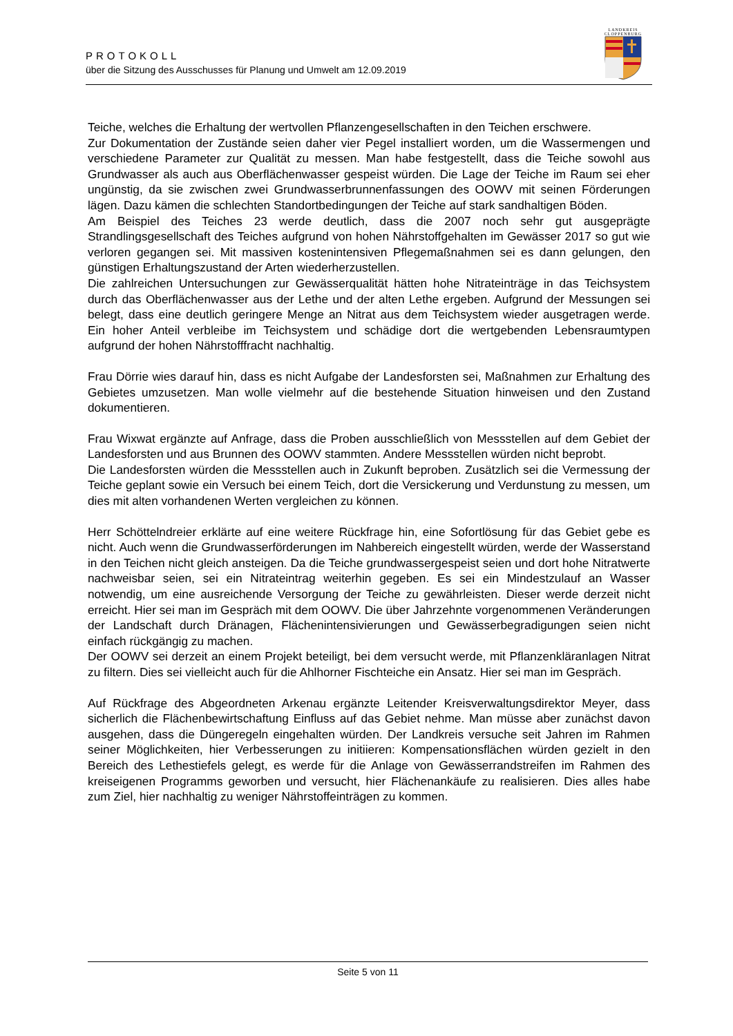PROTOKOLL
über die Sitzung des Ausschusses für Planung und Umwelt am 12.09.2019
LANDKREIS
CLOPPENBURG
Teiche, welches die Erhaltung der wertvollen Pflanzengesellschaften in den Teichen erschwere.
Zur Dokumentation der Zustände seien daher vier Pegel installiert worden, um die Wassermengen und verschiedene Parameter zur Qualität zu messen. Man habe festgestellt, dass die Teiche sowohl aus Grundwasser als auch aus Oberflächenwasser gespeist würden. Die Lage der Teiche im Raum sei eher ungünstig, da sie zwischen zwei Grundwasserbrunnenfassungen des OOWV mit seinen Förderungen lägen. Dazu kämen die schlechten Standortbedingungen der Teiche auf stark sandhaltigen Böden.
Am Beispiel des Teiches 23 werde deutlich, dass die 2007 noch sehr gut ausgeprägte Strandlingsgesellschaft des Teiches aufgrund von hohen Nährstoffgehalten im Gewässer 2017 so gut wie verloren gegangen sei. Mit massiven kostenintensiven Pflegemaßnahmen sei es dann gelungen, den günstigen Erhaltungszustand der Arten wiederherzustellen.
Die zahlreichen Untersuchungen zur Gewässerqualität hätten hohe Nitrateinträge in das Teichsystem durch das Oberflächenwasser aus der Lethe und der alten Lethe ergeben. Aufgrund der Messungen sei belegt, dass eine deutlich geringere Menge an Nitrat aus dem Teichsystem wieder ausgetragen werde. Ein hoher Anteil verbleibe im Teichsystem und schädige dort die wertgebenden Lebensraumtypen aufgrund der hohen Nährstofffracht nachhaltig.
Frau Dörrie wies darauf hin, dass es nicht Aufgabe der Landesforsten sei, Maßnahmen zur Erhaltung des Gebietes umzusetzen. Man wolle vielmehr auf die bestehende Situation hinweisen und den Zustand dokumentieren.
Frau Wixwat ergänzte auf Anfrage, dass die Proben ausschließlich von Messstellen auf dem Gebiet der Landesforsten und aus Brunnen des OOWV stammten. Andere Messstellen würden nicht beprobt.
Die Landesforsten würden die Messstellen auch in Zukunft beproben. Zusätzlich sei die Vermessung der Teiche geplant sowie ein Versuch bei einem Teich, dort die Versickerung und Verdunstung zu messen, um dies mit alten vorhandenen Werten vergleichen zu können.
Herr Schöttelndreier erklärte auf eine weitere Rückfrage hin, eine Sofortlösung für das Gebiet gebe es nicht. Auch wenn die Grundwasserförderungen im Nahbereich eingestellt würden, werde der Wasserstand in den Teichen nicht gleich ansteigen. Da die Teiche grundwassergespeist seien und dort hohe Nitratwerte nachweisbar seien, sei ein Nitrateintrag weiterhin gegeben. Es sei ein Mindestzulauf an Wasser notwendig, um eine ausreichende Versorgung der Teiche zu gewährleisten. Dieser werde derzeit nicht erreicht. Hier sei man im Gespräch mit dem OOWV. Die über Jahrzehnte vorgenommenen Veränderungen der Landschaft durch Dränagen, Flächenintensivierungen und Gewässerbegradigungen seien nicht einfach rückgängig zu machen.
Der OOWV sei derzeit an einem Projekt beteiligt, bei dem versucht werde, mit Pflanzenkläranlagen Nitrat zu filtern. Dies sei vielleicht auch für die Ahlhorner Fischteiche ein Ansatz. Hier sei man im Gespräch.
Auf Rückfrage des Abgeordneten Arkenau ergänzte Leitender Kreisverwaltungsdirektor Meyer, dass sicherlich die Flächenbewirtschaftung Einfluss auf das Gebiet nehme. Man müsse aber zunächst davon ausgehen, dass die Düngeregeln eingehalten würden. Der Landkreis versuche seit Jahren im Rahmen seiner Möglichkeiten, hier Verbesserungen zu initiieren: Kompensationsflächen würden gezielt in den Bereich des Lethestiefels gelegt, es werde für die Anlage von Gewässerrandstreifen im Rahmen des kreiseigenen Programms geworben und versucht, hier Flächenankäufe zu realisieren. Dies alles habe zum Ziel, hier nachhaltig zu weniger Nährstoffeinträgen zu kommen.
Seite 5 von 11